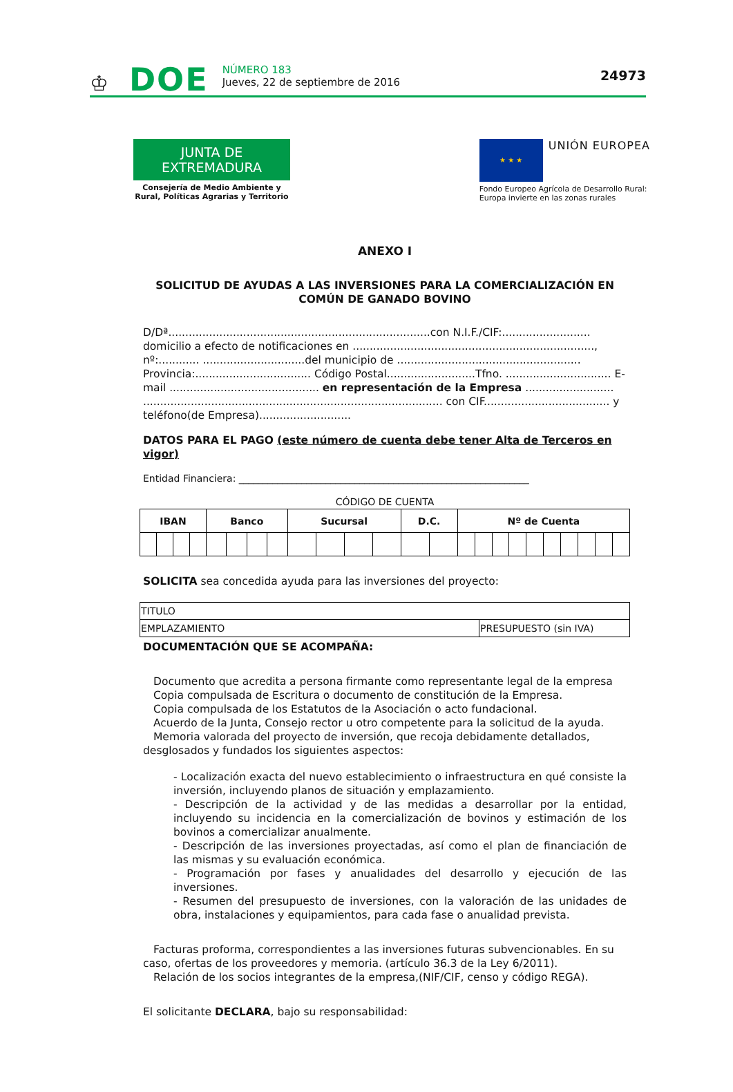♔ DOE
NÚMERO 183
Jueves, 22 de septiembre de 2016
24973
JUNTA DE EXTREMADURA
Consejería de Medio Ambiente y Rural, Políticas Agrarias y Territorio
★ ★ ★
UNIÓN EUROPEA
Fondo Europeo Agrícola de Desarrollo Rural:
Europa invierte en las zonas rurales
ANEXO I
SOLICITUD DE AYUDAS A LAS INVERSIONES PARA LA COMERCIALIZACIÓN EN COMÚN DE GANADO BOVINO
D/Dª.............................................................................con N.I.F./CIF:.......................... domicilio a efecto de notificaciones en ......................................................................., nº:............ ..............................del municipio de ...................................................... Provincia:.................................. Código Postal..........................Tfno. ............................... E-mail ............................................ en representación de la Empresa .......................... ........................................................................................ con CIF..................................... y teléfono(de Empresa)...........................
DATOS PARA EL PAGO (este número de cuenta debe tener Alta de Terceros en vigor)
Entidad Financiera: ____________________________________________________________
CÓDIGO DE CUENTA
| IBAN | | | | Banco | | | | Sucursal | | | | D.C. | | Nº de Cuenta | | | | | | | | | |
| --- | --- | --- | --- | --- | --- | --- | --- | --- | --- | --- | --- | --- | --- | --- | --- | --- | --- | --- | --- | --- | --- | --- | --- |
SOLICITA sea concedida ayuda para las inversiones del proyecto:
| TITULO | |
| EMPLAZAMIENTO | PRESUPUESTO (sin IVA) |
DOCUMENTACIÓN QUE SE ACOMPAÑA:
Documento que acredita a persona firmante como representante legal de la empresa
Copia compulsada de Escritura o documento de constitución de la Empresa.
Copia compulsada de los Estatutos de la Asociación o acto fundacional.
Acuerdo de la Junta, Consejo rector u otro competente para la solicitud de la ayuda.
Memoria valorada del proyecto de inversión, que recoja debidamente detallados, desglosados y fundados los siguientes aspectos:
- Localización exacta del nuevo establecimiento o infraestructura en qué consiste la inversión, incluyendo planos de situación y emplazamiento.
- Descripción de la actividad y de las medidas a desarrollar por la entidad, incluyendo su incidencia en la comercialización de bovinos y estimación de los bovinos a comercializar anualmente.
- Descripción de las inversiones proyectadas, así como el plan de financiación de las mismas y su evaluación económica.
- Programación por fases y anualidades del desarrollo y ejecución de las inversiones.
- Resumen del presupuesto de inversiones, con la valoración de las unidades de obra, instalaciones y equipamientos, para cada fase o anualidad prevista.
Facturas proforma, correspondientes a las inversiones futuras subvencionables. En su caso, ofertas de los proveedores y memoria. (artículo 36.3 de la Ley 6/2011).
Relación de los socios integrantes de la empresa,(NIF/CIF, censo y código REGA).
El solicitante DECLARA, bajo su responsabilidad: